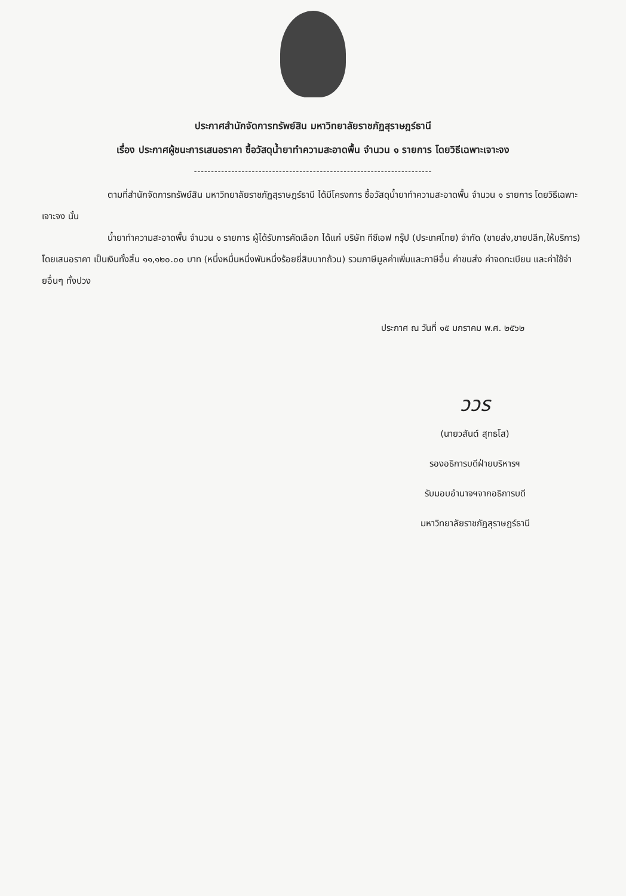ประกาศสำนักจัดการทรัพย์สิน มหาวิทยาลัยราชภัฏสุราษฎร์ธานี
เรื่อง ประกาศผู้ชนะการเสนอราคา ซื้อวัสดุน้ำยาทำความสะอาดพื้น จำนวน ๑ รายการ โดยวิธีเฉพาะเจาะจง
----------------------------------------------------------------------
ตามที่สำนักจัดการทรัพย์สิน มหาวิทยาลัยราชภัฏสุราษฎร์ธานี ได้มีโครงการ ซื้อวัสดุน้ำยาทำความสะอาดพื้น จำนวน ๑ รายการ โดยวิธีเฉพาะเจาะจง นั้น
น้ำยาทำความสะอาดพื้น จำนวน ๑ รายการ ผู้ได้รับการคัดเลือก ได้แก่ บริษัท ทีซีเอฟ กรุ๊ป (ประเทศไทย) จำกัด (ขายส่ง,ขายปลีก,ให้บริการ) โดยเสนอราคา เป็นเงินทั้งสิ้น ๑๑,๑๒๐.๐๐ บาท (หนึ่งหมื่นหนึ่งพันหนึ่งร้อยยี่สิบบาทถ้วน) รวมภาษีมูลค่าเพิ่มและภาษีอื่น ค่าขนส่ง ค่าจดทะเบียน และค่าใช้จ่ายอื่นๆ ทั้งปวง
ประกาศ ณ วันที่ ๑๕ มกราคม พ.ศ. ๒๕๖๒
ววร
(นายวสันต์ สุทธโส)
รองอธิการบดีฝ่ายบริหารฯ
รับมอบอำนาจฯจากอธิการบดี
มหาวิทยาลัยราชภัฏสุราษฎร์ธานี